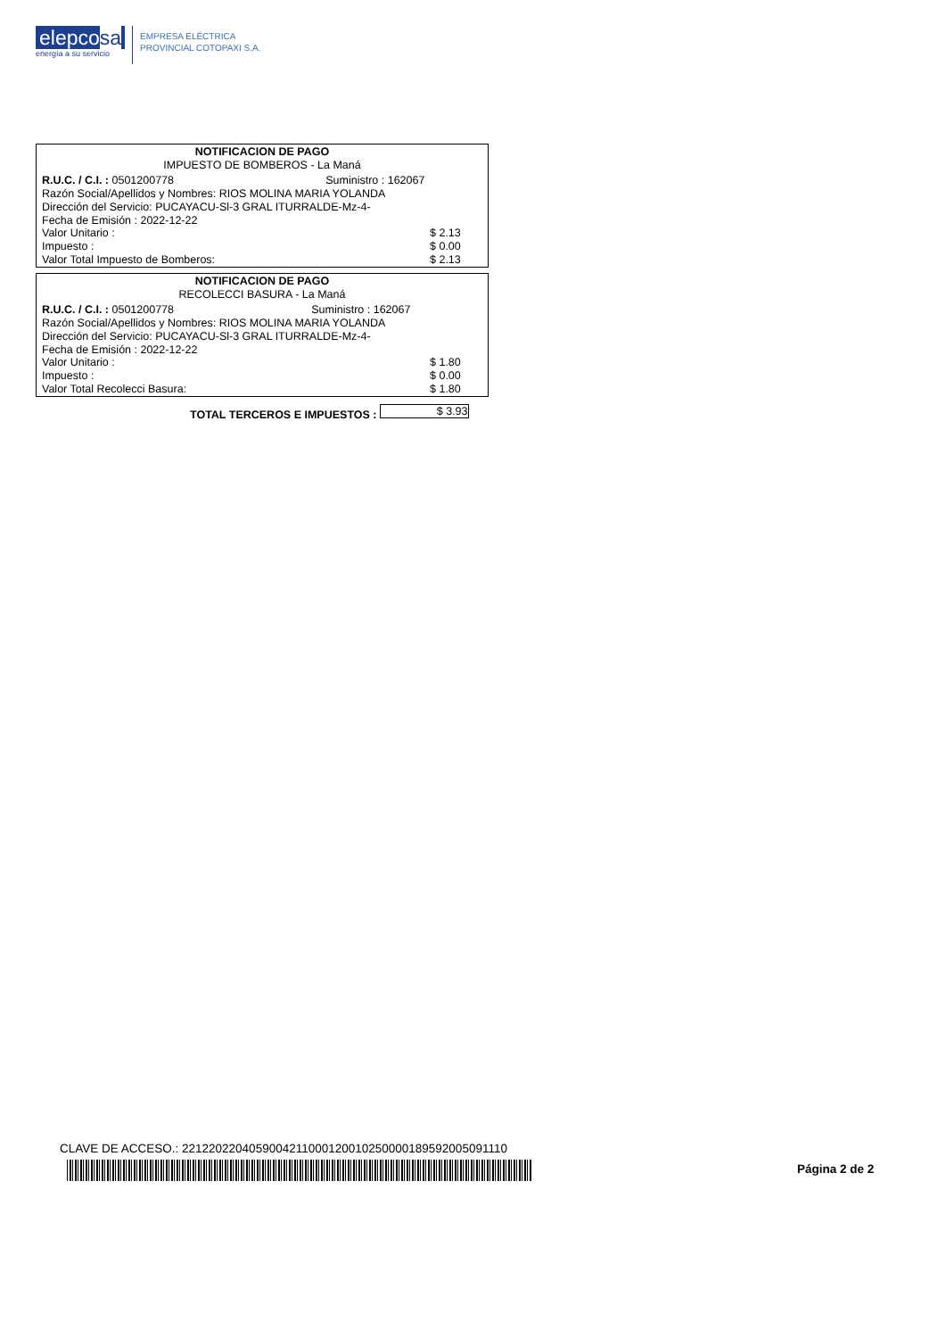elepcosa
energía a su servicio
EMPRESA ELÉCTRICA
PROVINCIAL COTOPAXI S.A.
NOTIFICACION DE PAGO
IMPUESTO DE BOMBEROS - La Maná
| R.U.C. / C.I. : 0501200778 | Suministro : 162067 | |
| Razón Social/Apellidos y Nombres: RIOS MOLINA MARIA YOLANDA | | |
| Dirección del Servicio: PUCAYACU-Sl-3 GRAL ITURRALDE-Mz-4- | | |
| Fecha de Emisión : 2022-12-22 | | |
| Valor Unitario : | | $ 2.13 |
| Impuesto : | | $ 0.00 |
| Valor Total Impuesto de Bomberos: | | $ 2.13 |
NOTIFICACION DE PAGO
RECOLECCI BASURA - La Maná
| R.U.C. / C.I. : 0501200778 | Suministro : 162067 | |
| Razón Social/Apellidos y Nombres: RIOS MOLINA MARIA YOLANDA | | |
| Dirección del Servicio: PUCAYACU-Sl-3 GRAL ITURRALDE-Mz-4- | | |
| Fecha de Emisión : 2022-12-22 | | |
| Valor Unitario : | | $ 1.80 |
| Impuesto : | | $ 0.00 |
| Valor Total Recolecci Basura: | | $ 1.80 |
TOTAL TERCEROS E IMPUESTOS :
$ 3.93
CLAVE DE ACCESO.: 2212202204059004211000120010250000189592005091110
Página 2 de 2